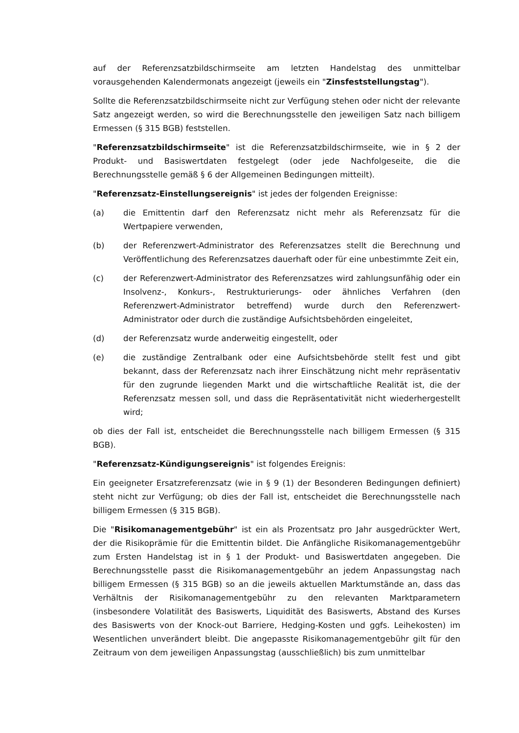auf der Referenzsatzbildschirmseite am letzten Handelstag des unmittelbar vorausgehenden Kalendermonats angezeigt (jeweils ein "Zinsfeststellungstag").
Sollte die Referenzsatzbildschirmseite nicht zur Verfügung stehen oder nicht der relevante Satz angezeigt werden, so wird die Berechnungsstelle den jeweiligen Satz nach billigem Ermessen (§ 315 BGB) feststellen.
"Referenzsatzbildschirmseite" ist die Referenzsatzbildschirmseite, wie in § 2 der Produkt- und Basiswertdaten festgelegt (oder jede Nachfolgeseite, die die Berechnungsstelle gemäß § 6 der Allgemeinen Bedingungen mitteilt).
"Referenzsatz-Einstellungsereignis" ist jedes der folgenden Ereignisse:
(a) die Emittentin darf den Referenzsatz nicht mehr als Referenzsatz für die Wertpapiere verwenden,
(b) der Referenzwert-Administrator des Referenzsatzes stellt die Berechnung und Veröffentlichung des Referenzsatzes dauerhaft oder für eine unbestimmte Zeit ein,
(c) der Referenzwert-Administrator des Referenzsatzes wird zahlungsunfähig oder ein Insolvenz-, Konkurs-, Restrukturierungs- oder ähnliches Verfahren (den Referenzwert-Administrator betreffend) wurde durch den Referenzwert-Administrator oder durch die zuständige Aufsichtsbehörden eingeleitet,
(d) der Referenzsatz wurde anderweitig eingestellt, oder
(e) die zuständige Zentralbank oder eine Aufsichtsbehörde stellt fest und gibt bekannt, dass der Referenzsatz nach ihrer Einschätzung nicht mehr repräsentativ für den zugrunde liegenden Markt und die wirtschaftliche Realität ist, die der Referenzsatz messen soll, und dass die Repräsentativität nicht wiederhergestellt wird;
ob dies der Fall ist, entscheidet die Berechnungsstelle nach billigem Ermessen (§ 315 BGB).
"Referenzsatz-Kündigungsereignis" ist folgendes Ereignis:
Ein geeigneter Ersatzreferenzsatz (wie in § 9 (1) der Besonderen Bedingungen definiert) steht nicht zur Verfügung; ob dies der Fall ist, entscheidet die Berechnungsstelle nach billigem Ermessen (§ 315 BGB).
Die "Risikomanagementgebühr" ist ein als Prozentsatz pro Jahr ausgedrückter Wert, der die Risikoprämie für die Emittentin bildet. Die Anfängliche Risikomanagementgebühr zum Ersten Handelstag ist in § 1 der Produkt- und Basiswertdaten angegeben. Die Berechnungsstelle passt die Risikomanagementgebühr an jedem Anpassungstag nach billigem Ermessen (§ 315 BGB) so an die jeweils aktuellen Marktumstände an, dass das Verhältnis der Risikomanagementgebühr zu den relevanten Marktparametern (insbesondere Volatilität des Basiswerts, Liquidität des Basiswerts, Abstand des Kurses des Basiswerts von der Knock-out Barriere, Hedging-Kosten und ggfs. Leihekosten) im Wesentlichen unverändert bleibt. Die angepasste Risikomanagementgebühr gilt für den Zeitraum von dem jeweiligen Anpassungstag (ausschließlich) bis zum unmittelbar